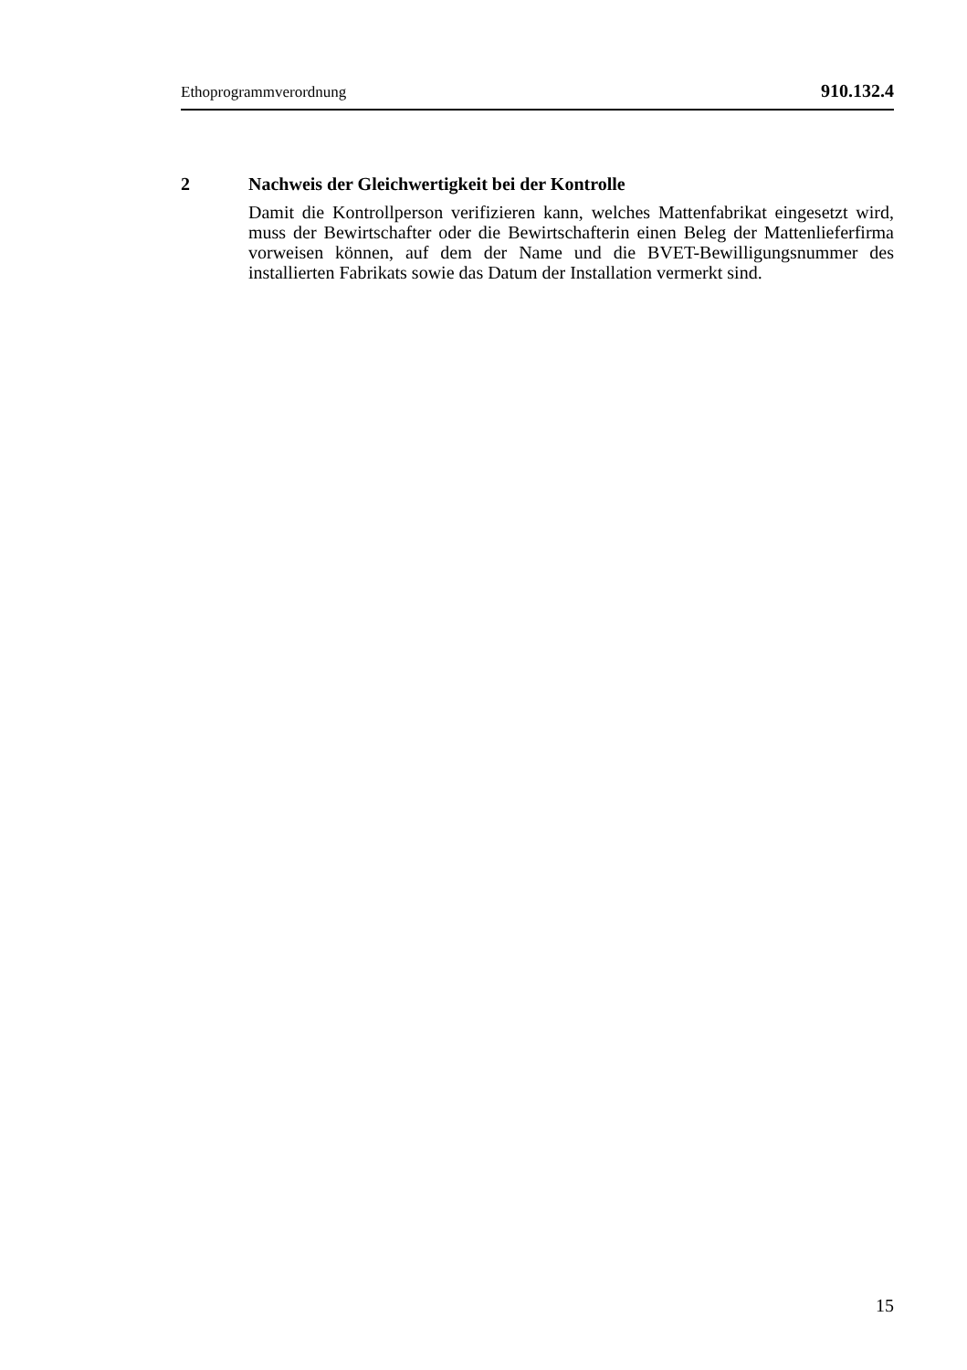Ethoprogrammverordnung 910.132.4
2 Nachweis der Gleichwertigkeit bei der Kontrolle
Damit die Kontrollperson verifizieren kann, welches Mattenfabrikat einge­setzt wird, muss der Bewirtschafter oder die Bewirtschafterin einen Beleg der Mattenlieferfirma vorweisen können, auf dem der Name und die BVET-Bewilligungsnummer des installierten Fabrikats sowie das Datum der Instal­lation vermerkt sind.
15